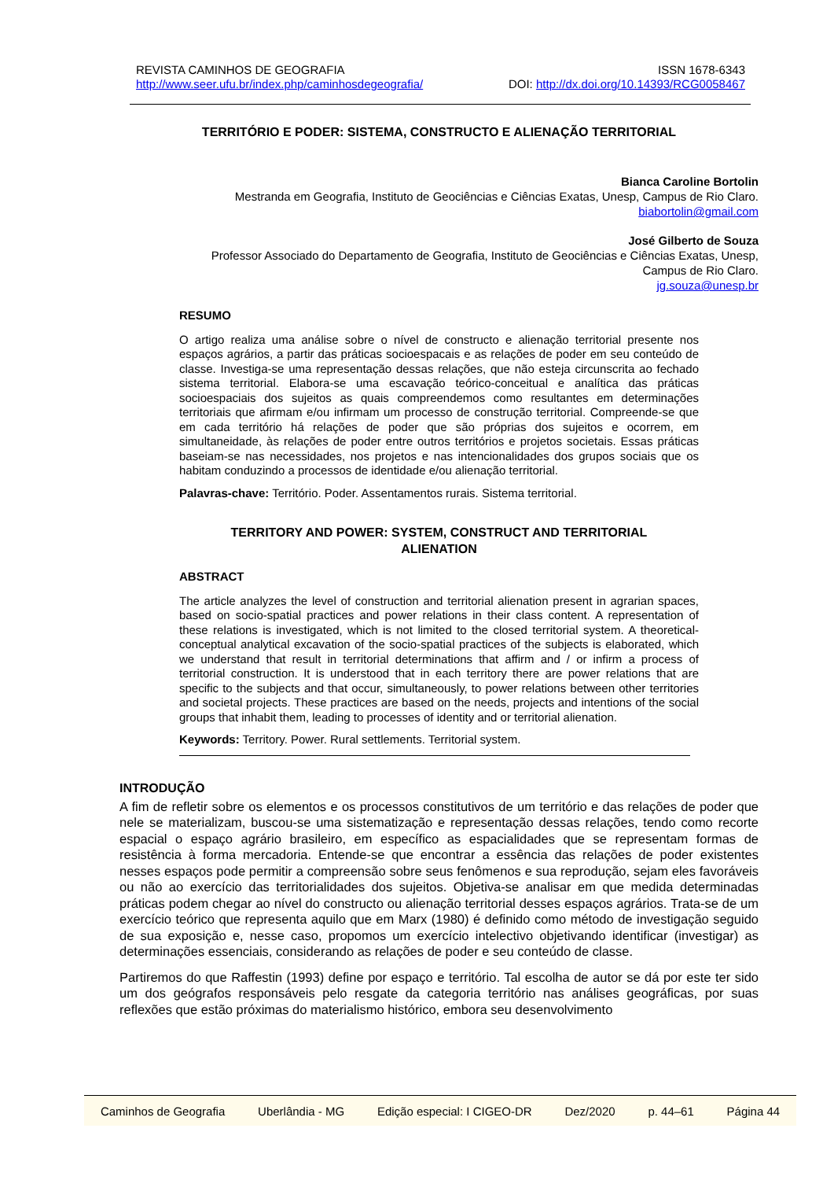REVISTA CAMINHOS DE GEOGRAFIA ISSN 1678-6343
http://www.seer.ufu.br/index.php/caminhosdegeografia/ DOI: http://dx.doi.org/10.14393/RCG0058467
TERRITÓRIO E PODER: SISTEMA, CONSTRUCTO E ALIENAÇÃO TERRITORIAL
Bianca Caroline Bortolin
Mestranda em Geografia, Instituto de Geociências e Ciências Exatas, Unesp, Campus de Rio Claro.
biabortolin@gmail.com
José Gilberto de Souza
Professor Associado do Departamento de Geografia, Instituto de Geociências e Ciências Exatas, Unesp,
Campus de Rio Claro.
jg.souza@unesp.br
RESUMO
O artigo realiza uma análise sobre o nível de constructo e alienação territorial presente nos espaços agrários, a partir das práticas socioespacais e as relações de poder em seu conteúdo de classe. Investiga-se uma representação dessas relações, que não esteja circunscrita ao fechado sistema territorial. Elabora-se uma escavação teórico-conceitual e analítica das práticas socioespaciais dos sujeitos as quais compreendemos como resultantes em determinações territoriais que afirmam e/ou infirmam um processo de construção territorial. Compreende-se que em cada território há relações de poder que são próprias dos sujeitos e ocorrem, em simultaneidade, às relações de poder entre outros territórios e projetos societais. Essas práticas baseiam-se nas necessidades, nos projetos e nas intencionalidades dos grupos sociais que os habitam conduzindo a processos de identidade e/ou alienação territorial.
Palavras-chave: Território. Poder. Assentamentos rurais. Sistema territorial.
TERRITORY AND POWER: SYSTEM, CONSTRUCT AND TERRITORIAL
ALIENATION
ABSTRACT
The article analyzes the level of construction and territorial alienation present in agrarian spaces, based on socio-spatial practices and power relations in their class content. A representation of these relations is investigated, which is not limited to the closed territorial system. A theoretical-conceptual analytical excavation of the socio-spatial practices of the subjects is elaborated, which we understand that result in territorial determinations that affirm and / or infirm a process of territorial construction. It is understood that in each territory there are power relations that are specific to the subjects and that occur, simultaneously, to power relations between other territories and societal projects. These practices are based on the needs, projects and intentions of the social groups that inhabit them, leading to processes of identity and or territorial alienation.
Keywords: Territory. Power. Rural settlements. Territorial system.
INTRODUÇÃO
A fim de refletir sobre os elementos e os processos constitutivos de um território e das relações de poder que nele se materializam, buscou-se uma sistematização e representação dessas relações, tendo como recorte espacial o espaço agrário brasileiro, em específico as espacialidades que se representam formas de resistência à forma mercadoria. Entende-se que encontrar a essência das relações de poder existentes nesses espaços pode permitir a compreensão sobre seus fenômenos e sua reprodução, sejam eles favoráveis ou não ao exercício das territorialidades dos sujeitos. Objetiva-se analisar em que medida determinadas práticas podem chegar ao nível do constructo ou alienação territorial desses espaços agrários. Trata-se de um exercício teórico que representa aquilo que em Marx (1980) é definido como método de investigação seguido de sua exposição e, nesse caso, propomos um exercício intelectivo objetivando identificar (investigar) as determinações essenciais, considerando as relações de poder e seu conteúdo de classe.
Partiremos do que Raffestin (1993) define por espaço e território. Tal escolha de autor se dá por este ter sido um dos geógrafos responsáveis pelo resgate da categoria território nas análises geográficas, por suas reflexões que estão próximas do materialismo histórico, embora seu desenvolvimento
Caminhos de Geografia Uberlândia - MG Edição especial: I CIGEO-DR Dez/2020 p. 44–61 Página 44